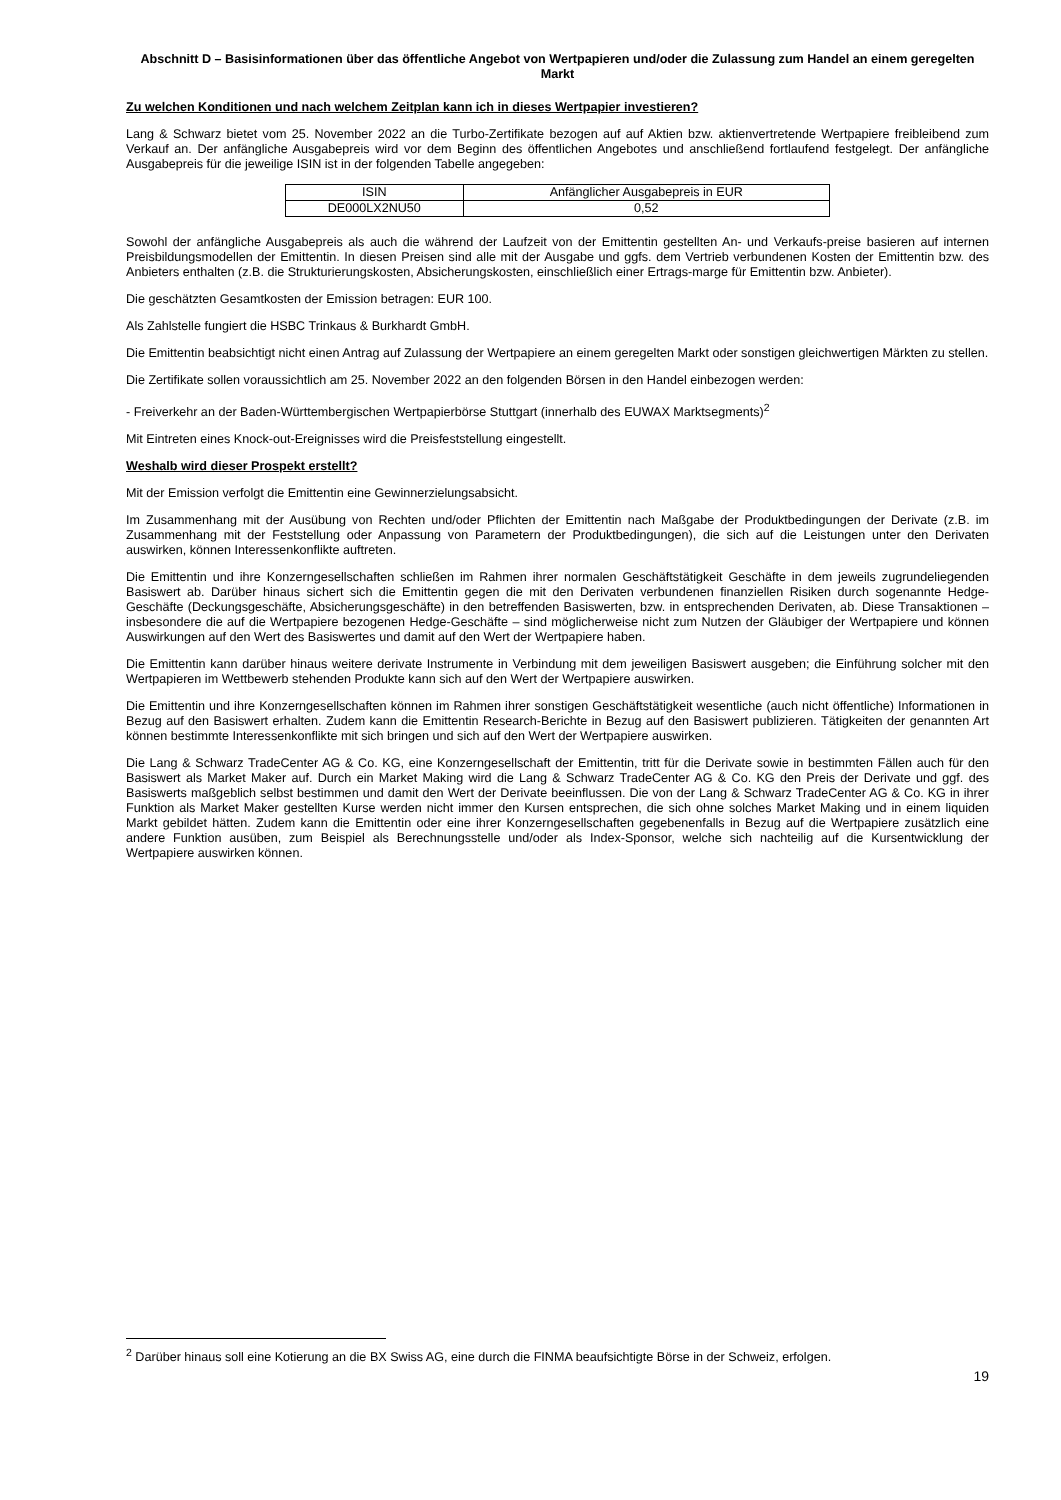Abschnitt D – Basisinformationen über das öffentliche Angebot von Wertpapieren und/oder die Zulassung zum Handel an einem geregelten Markt
Zu welchen Konditionen und nach welchem Zeitplan kann ich in dieses Wertpapier investieren?
Lang & Schwarz bietet vom 25. November 2022 an die Turbo-Zertifikate bezogen auf auf Aktien bzw. aktienvertretende Wertpapiere freibleibend zum Verkauf an. Der anfängliche Ausgabepreis wird vor dem Beginn des öffentlichen Angebotes und anschließend fortlaufend festgelegt. Der anfängliche Ausgabepreis für die jeweilige ISIN ist in der folgenden Tabelle angegeben:
| ISIN | Anfänglicher Ausgabepreis in EUR |
| DE000LX2NU50 | 0,52 |
Sowohl der anfängliche Ausgabepreis als auch die während der Laufzeit von der Emittentin gestellten An- und Verkaufs-preise basieren auf internen Preisbildungsmodellen der Emittentin. In diesen Preisen sind alle mit der Ausgabe und ggfs. dem Vertrieb verbundenen Kosten der Emittentin bzw. des Anbieters enthalten (z.B. die Strukturierungskosten, Absicherungskosten, einschließlich einer Ertrags-marge für Emittentin bzw. Anbieter).
Die geschätzten Gesamtkosten der Emission betragen: EUR 100.
Als Zahlstelle fungiert die HSBC Trinkaus & Burkhardt GmbH.
Die Emittentin beabsichtigt nicht einen Antrag auf Zulassung der Wertpapiere an einem geregelten Markt oder sonstigen gleichwertigen Märkten zu stellen.
Die Zertifikate sollen voraussichtlich am 25. November 2022 an den folgenden Börsen in den Handel einbezogen werden:
- Freiverkehr an der Baden-Württembergischen Wertpapierbörse Stuttgart (innerhalb des EUWAX Marktsegments)<sup>2</sup>
Mit Eintreten eines Knock-out-Ereignisses wird die Preisfeststellung eingestellt.
Weshalb wird dieser Prospekt erstellt?
Mit der Emission verfolgt die Emittentin eine Gewinnerzielungsabsicht.
Im Zusammenhang mit der Ausübung von Rechten und/oder Pflichten der Emittentin nach Maßgabe der Produktbedingungen der Derivate (z.B. im Zusammenhang mit der Feststellung oder Anpassung von Parametern der Produktbedingungen), die sich auf die Leistungen unter den Derivaten auswirken, können Interessenkonflikte auftreten.
Die Emittentin und ihre Konzerngesellschaften schließen im Rahmen ihrer normalen Geschäftstätigkeit Geschäfte in dem jeweils zugrundeliegenden Basiswert ab. Darüber hinaus sichert sich die Emittentin gegen die mit den Derivaten verbundenen finanziellen Risiken durch sogenannte Hedge-Geschäfte (Deckungsgeschäfte, Absicherungsgeschäfte) in den betreffenden Basiswerten, bzw. in entsprechenden Derivaten, ab. Diese Transaktionen – insbesondere die auf die Wertpapiere bezogenen Hedge-Geschäfte – sind möglicherweise nicht zum Nutzen der Gläubiger der Wertpapiere und können Auswirkungen auf den Wert des Basiswertes und damit auf den Wert der Wertpapiere haben.
Die Emittentin kann darüber hinaus weitere derivate Instrumente in Verbindung mit dem jeweiligen Basiswert ausgeben; die Einführung solcher mit den Wertpapieren im Wettbewerb stehenden Produkte kann sich auf den Wert der Wertpapiere auswirken.
Die Emittentin und ihre Konzerngesellschaften können im Rahmen ihrer sonstigen Geschäftstätigkeit wesentliche (auch nicht öffentliche) Informationen in Bezug auf den Basiswert erhalten. Zudem kann die Emittentin Research-Berichte in Bezug auf den Basiswert publizieren. Tätigkeiten der genannten Art können bestimmte Interessenkonflikte mit sich bringen und sich auf den Wert der Wertpapiere auswirken.
Die Lang & Schwarz TradeCenter AG & Co. KG, eine Konzerngesellschaft der Emittentin, tritt für die Derivate sowie in bestimmten Fällen auch für den Basiswert als Market Maker auf. Durch ein Market Making wird die Lang & Schwarz TradeCenter AG & Co. KG den Preis der Derivate und ggf. des Basiswerts maßgeblich selbst bestimmen und damit den Wert der Derivate beeinflussen. Die von der Lang & Schwarz TradeCenter AG & Co. KG in ihrer Funktion als Market Maker gestellten Kurse werden nicht immer den Kursen entsprechen, die sich ohne solches Market Making und in einem liquiden Markt gebildet hätten. Zudem kann die Emittentin oder eine ihrer Konzerngesellschaften gegebenenfalls in Bezug auf die Wertpapiere zusätzlich eine andere Funktion ausüben, zum Beispiel als Berechnungsstelle und/oder als Index-Sponsor, welche sich nachteilig auf die Kursentwicklung der Wertpapiere auswirken können.
<sup>2</sup> Darüber hinaus soll eine Kotierung an die BX Swiss AG, eine durch die FINMA beaufsichtigte Börse in der Schweiz, erfolgen.
19